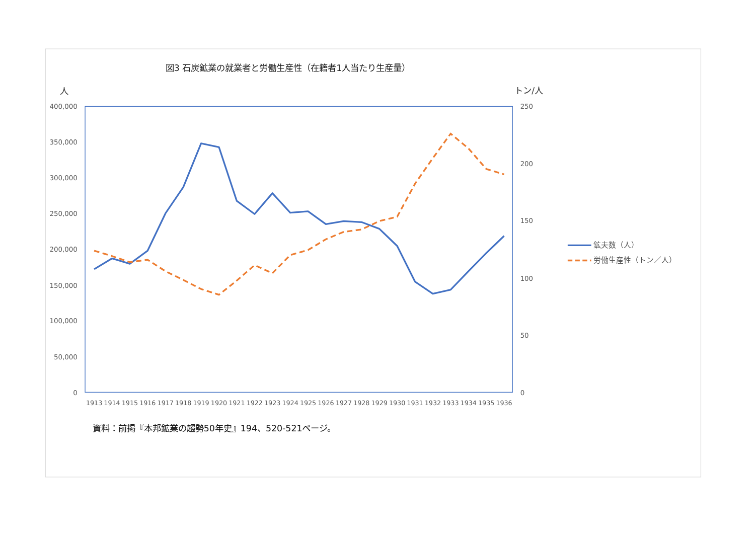図3 石炭鉱業の就業者と労働生産性（在籍者1人当たり生産量）
人
トン/人
400,000
350,000
300,000
250,000
200,000
150,000
100,000
50,000
0
250
200
150
100
50
0
1913
1914
1915
1916
1917
1918
1919
1920
1921
1922
1923
1924
1925
1926
1927
1928
1929
1930
1931
1932
1933
1934
1935
1936
鉱夫数（人）
労働生産性（トン／人）
資料：前掲『本邦鉱業の趨勢50年史』194、520-521ページ。